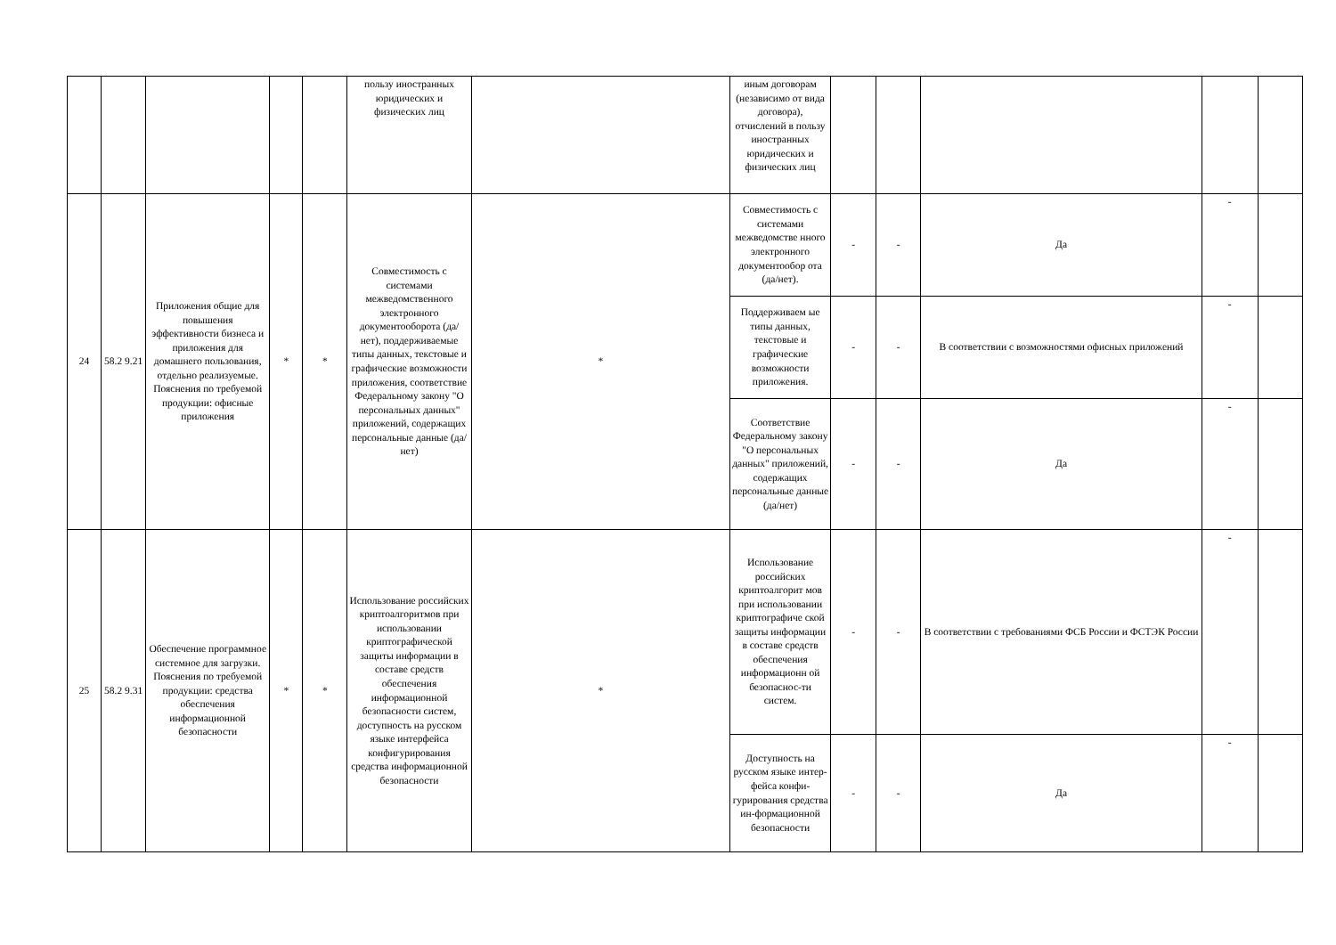| | | | | | пользу иностранных юридических и физических лиц | | иным договорам (независимо от вида договора), отчислений в пользу иностранных юридических и физических лиц | | | | | |
| 24 | 58.2 9.21 | Приложения общие для повышения эффективности бизнеса и приложения для домашнего пользования, отдельно реализуемые. Пояснения по требуемой продукции: офисные приложения | * | * | Совместимость с системами межведомственного электронного документооборота (да/нет), поддерживаемые типы данных, текстовые и графические возможности приложения, соответствие Федеральному закону "О персональных данных" приложений, содержащих персональные данные (да/нет) | * | Совместимость с системами межведомстве нного электронного документообор ота (да/нет). | - | - | Да | - | |
| | | | | | | | Поддерживаем ые типы данных, текстовые и графические возможности приложения. | - | - | В соответствии с возможностями офисных приложений | - | |
| | | | | | | | Соответствие Федеральному закону "О персональных данных" приложений, содержащих персональные данные (да/нет) | - | - | Да | - | |
| 25 | 58.2 9.31 | Обеспечение программное системное для загрузки. Пояснения по требуемой продукции: средства обеспечения информационной безопасности | * | * | Использование российских криптоалгоритмов при использовании криптографической защиты информации в составе средств обеспечения информационной безопасности систем, доступность на русском языке интерфейса конфигурирования средства информационной безопасности | * | Использование российских криптоалгорит мов при использовании криптографиче ской защиты информации в составе средств обеспечения информационн ой безопаснос-ти систем. | - | - | В соответствии с требованиями ФСБ России и ФСТЭК России | - | |
| | | | | | | | Доступность на русском языке интер-фейса конфи-гурирования средства ин-формационной безопасности | - | - | Да | - | |